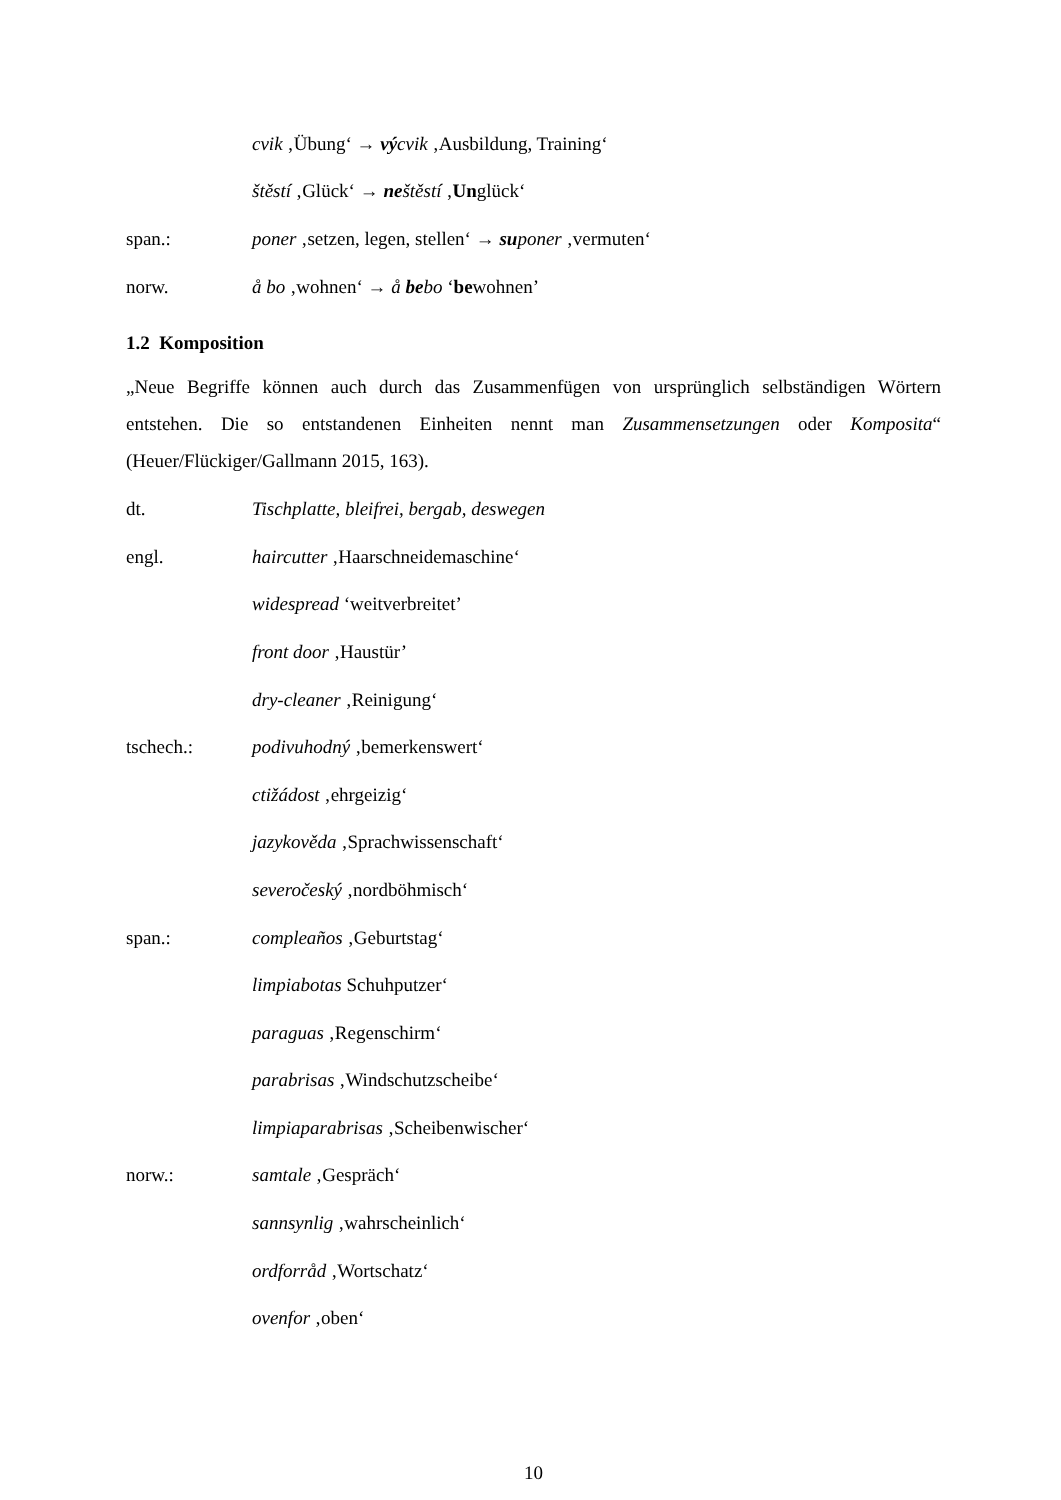cvik ‚Übung‘ → vý cvik ‚Ausbildung, Training‘
štěstí ‚Glück‘ → ne štěstí ‚Unglück‘
span.: poner ‚setzen, legen, stellen‘ → su poner ‚vermuten‘
norw. å bo ‚wohnen‘ → å bebo ‘bewohnen’
1.2 Komposition
„Neue Begriffe können auch durch das Zusammenfügen von ursprünglich selbständigen Wörtern entstehen. Die so entstandenen Einheiten nennt man Zusammensetzungen oder Komposita“ (Heuer/Flückiger/Gallmann 2015, 163).
dt. Tischplatte, bleifrei, bergab, deswegen
engl. haircutter ‚Haarschneidemaschine‘
widespread ‘weitverbreitet’
front door ‚Haustür’
dry-cleaner ‚Reinigung‘
tschech.: podivuhodný ‚bemerkenswert‘
ctižádost ‚ehrgeizig‘
jazykověda ‚Sprachwissenschaft‘
severočeský ‚nordböhmisch‘
span.: compleaños ‚Geburtstag‘
limpiabotas Schuhputzer‘
paraguas ‚Regenschirm‘
parabrisas ‚Windschutzscheibe‘
limpiaparabrisas ‚Scheibenwischer‘
norw.: samtale ‚Gespräch‘
sannsynlig ‚wahrscheinlich‘
ordforråd ‚Wortschatz‘
ovenfor ‚oben‘
10